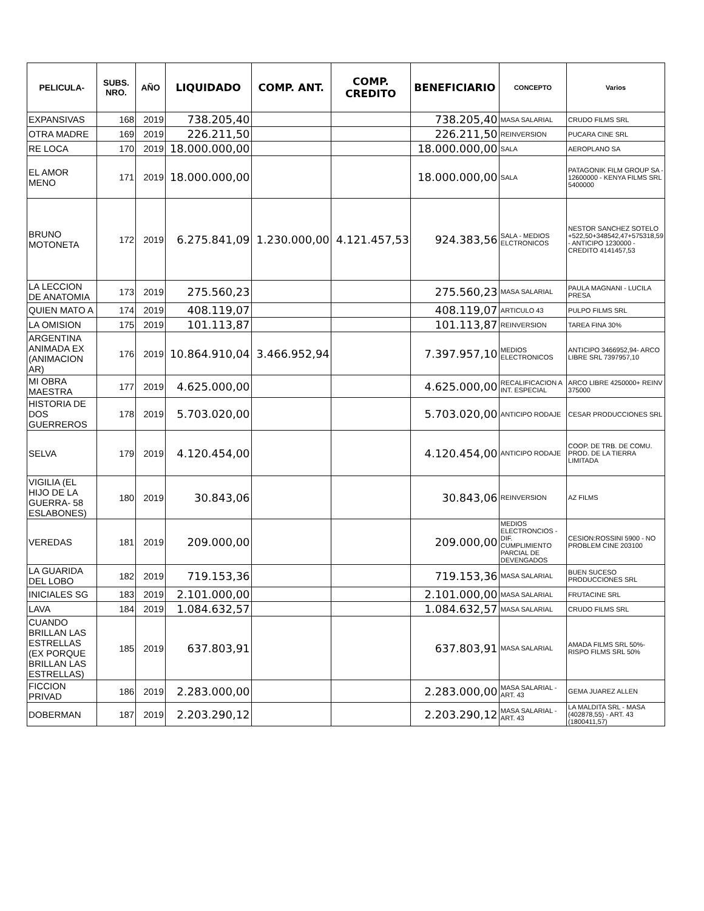| PELICULA- | SUBS. NRO. | AÑO | LIQUIDADO | COMP. ANT. | COMP. CREDITO | BENEFICIARIO | CONCEPTO | Varios |
| --- | --- | --- | --- | --- | --- | --- | --- | --- |
| EXPANSIVAS | 168 | 2019 | 738.205,40 | | | 738.205,40 | MASA SALARIAL | CRUDO FILMS SRL |
| OTRA MADRE | 169 | 2019 | 226.211,50 | | | 226.211,50 | REINVERSION | PUCARA CINE SRL |
| RE LOCA | 170 | 2019 | 18.000.000,00 | | | 18.000.000,00 | SALA | AEROPLANO SA |
| EL AMOR MENO | 171 | 2019 | 18.000.000,00 | | | 18.000.000,00 | SALA | PATAGONIK FILM GROUP SA - 12600000 - KENYA FILMS SRL 5400000 |
| BRUNO MOTONETA | 172 | 2019 | 6.275.841,09 | 1.230.000,00 | 4.121.457,53 | 924.383,56 | SALA - MEDIOS ELCTRONICOS | NESTOR SANCHEZ SOTELO +522,50+348542,47+575318,59 - ANTICIPO 1230000 - CREDITO 4141457,53 |
| LA LECCION DE ANATOMIA | 173 | 2019 | 275.560,23 | | | 275.560,23 | MASA SALARIAL | PAULA MAGNANI - LUCILA PRESA |
| QUIEN MATO A | 174 | 2019 | 408.119,07 | | | 408.119,07 | ARTICULO 43 | PULPO FILMS SRL |
| LA OMISION | 175 | 2019 | 101.113,87 | | | 101.113,87 | REINVERSION | TAREA FINA 30% |
| ARGENTINA ANIMADA EX (ANIMACION AR) | 176 | 2019 | 10.864.910,04 | 3.466.952,94 | | 7.397.957,10 | MEDIOS ELECTRONICOS | ANTICIPO 3466952,94- ARCO LIBRE SRL 7397957,10 |
| MI OBRA MAESTRA | 177 | 2019 | 4.625.000,00 | | | 4.625.000,00 | RECALIFICACION A INT. ESPECIAL | ARCO LIBRE 4250000+ REINV 375000 |
| HISTORIA DE DOS GUERREROS | 178 | 2019 | 5.703.020,00 | | | 5.703.020,00 | ANTICIPO RODAJE | CESAR PRODUCCIONES SRL |
| SELVA | 179 | 2019 | 4.120.454,00 | | | 4.120.454,00 | ANTICIPO RODAJE | COOP. DE TRB. DE COMU. PROD. DE LA TIERRA LIMITADA |
| VIGILIA (EL HIJO DE LA GUERRA- 58 ESLABONES) | 180 | 2019 | 30.843,06 | | | 30.843,06 | REINVERSION | AZ FILMS |
| VEREDAS | 181 | 2019 | 209.000,00 | | | 209.000,00 | MEDIOS ELECTRONCIOS - DIF. CUMPLIMIENTO PARCIAL DE DEVENGADOS | CESION:ROSSINI 5900 - NO PROBLEM CINE 203100 |
| LA GUARIDA DEL LOBO | 182 | 2019 | 719.153,36 | | | 719.153,36 | MASA SALARIAL | BUEN SUCESO PRODUCCIONES SRL |
| INICIALES SG | 183 | 2019 | 2.101.000,00 | | | 2.101.000,00 | MASA SALARIAL | FRUTACINE SRL |
| LAVA | 184 | 2019 | 1.084.632,57 | | | 1.084.632,57 | MASA SALARIAL | CRUDO FILMS SRL |
| CUANDO BRILLAN LAS ESTRELLAS (EX PORQUE BRILLAN LAS ESTRELLAS) | 185 | 2019 | 637.803,91 | | | 637.803,91 | MASA SALARIAL | AMADA FILMS SRL 50%- RISPO FILMS SRL 50% |
| FICCION PRIVAD | 186 | 2019 | 2.283.000,00 | | | 2.283.000,00 | MASA SALARIAL - ART. 43 | GEMA JUAREZ ALLEN |
| DOBERMAN | 187 | 2019 | 2.203.290,12 | | | 2.203.290,12 | MASA SALARIAL - ART. 43 | LA MALDITA SRL - MASA (402878,55) - ART. 43 (1800411,57) |